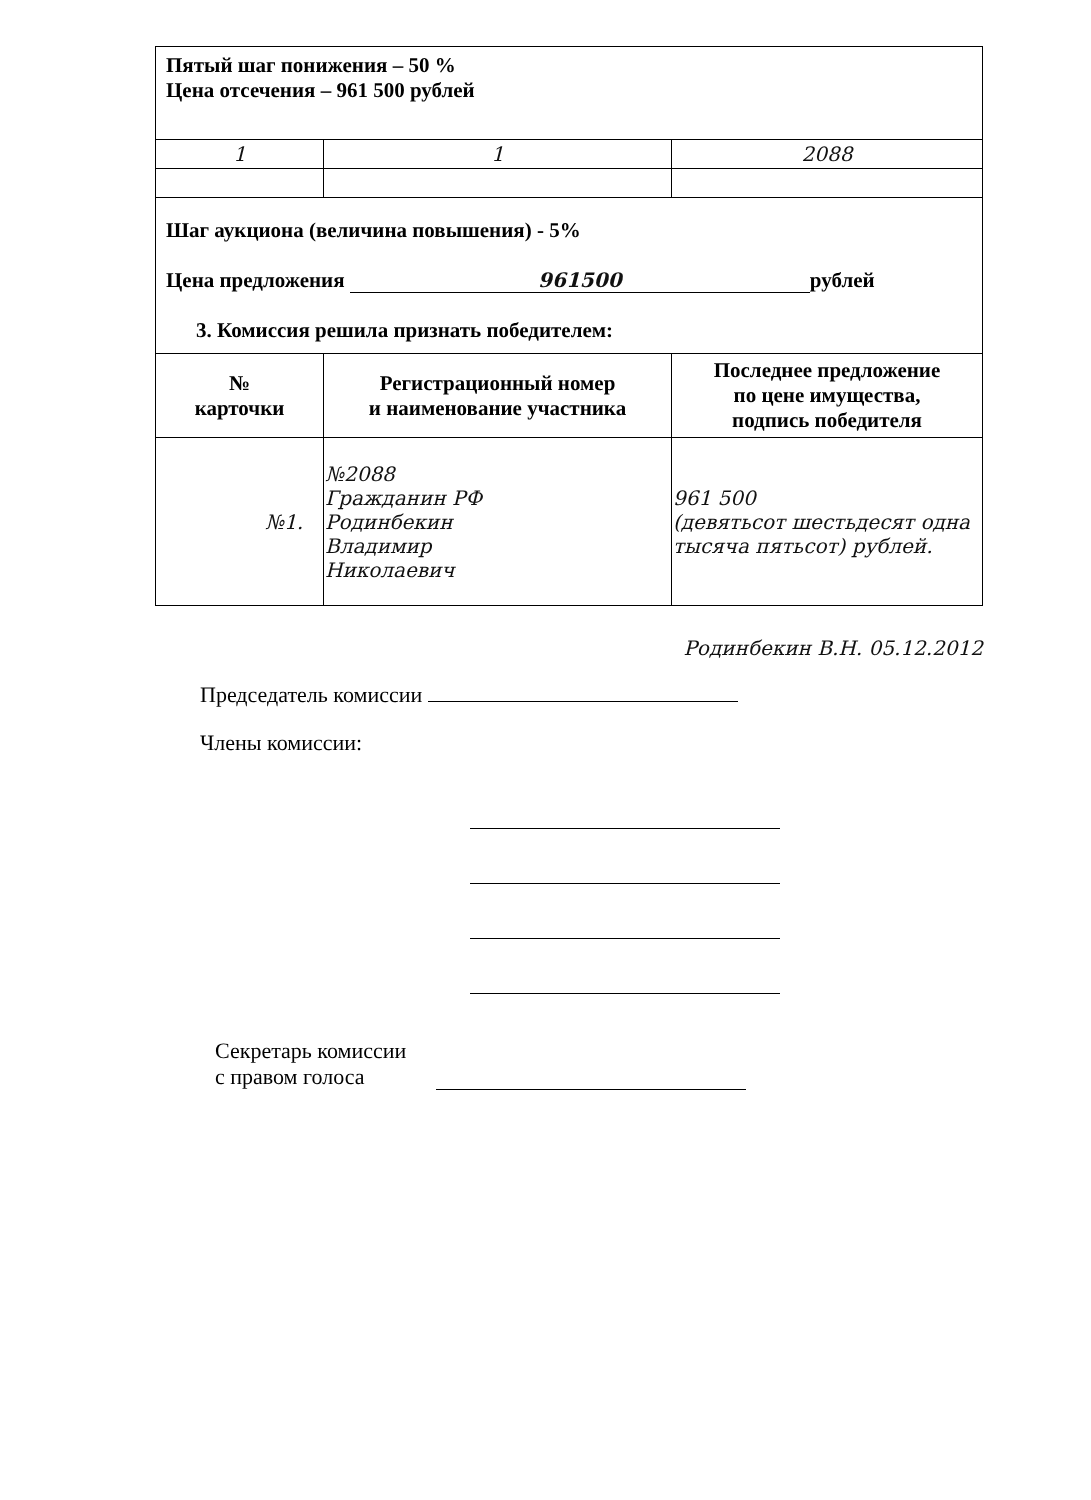| Пятый шаг понижения – 50 % Цена отсечения – 961 500 рублей | | |
| 1 | 1 | 2088 |
| Шаг аукциона (величина повышения) - 5% Цена предложения 961500 рублей 3. Комиссия решила признать победителем: | | |
| № карточки | Регистрационный номер и наименование участника | Последнее предложение по цене имущества, подпись победителя |
| №1. | №2088 Гражданин РФ Родинбекин Владимир Николаевич | 961 500 (девятьсот шестьдесят одна тысяча пятьсот) рублей. |
Родинбекин В.Н. 05.12.2012
Председатель комиссии
Члены комиссии:
Секретарь комиссии
с правом голоса